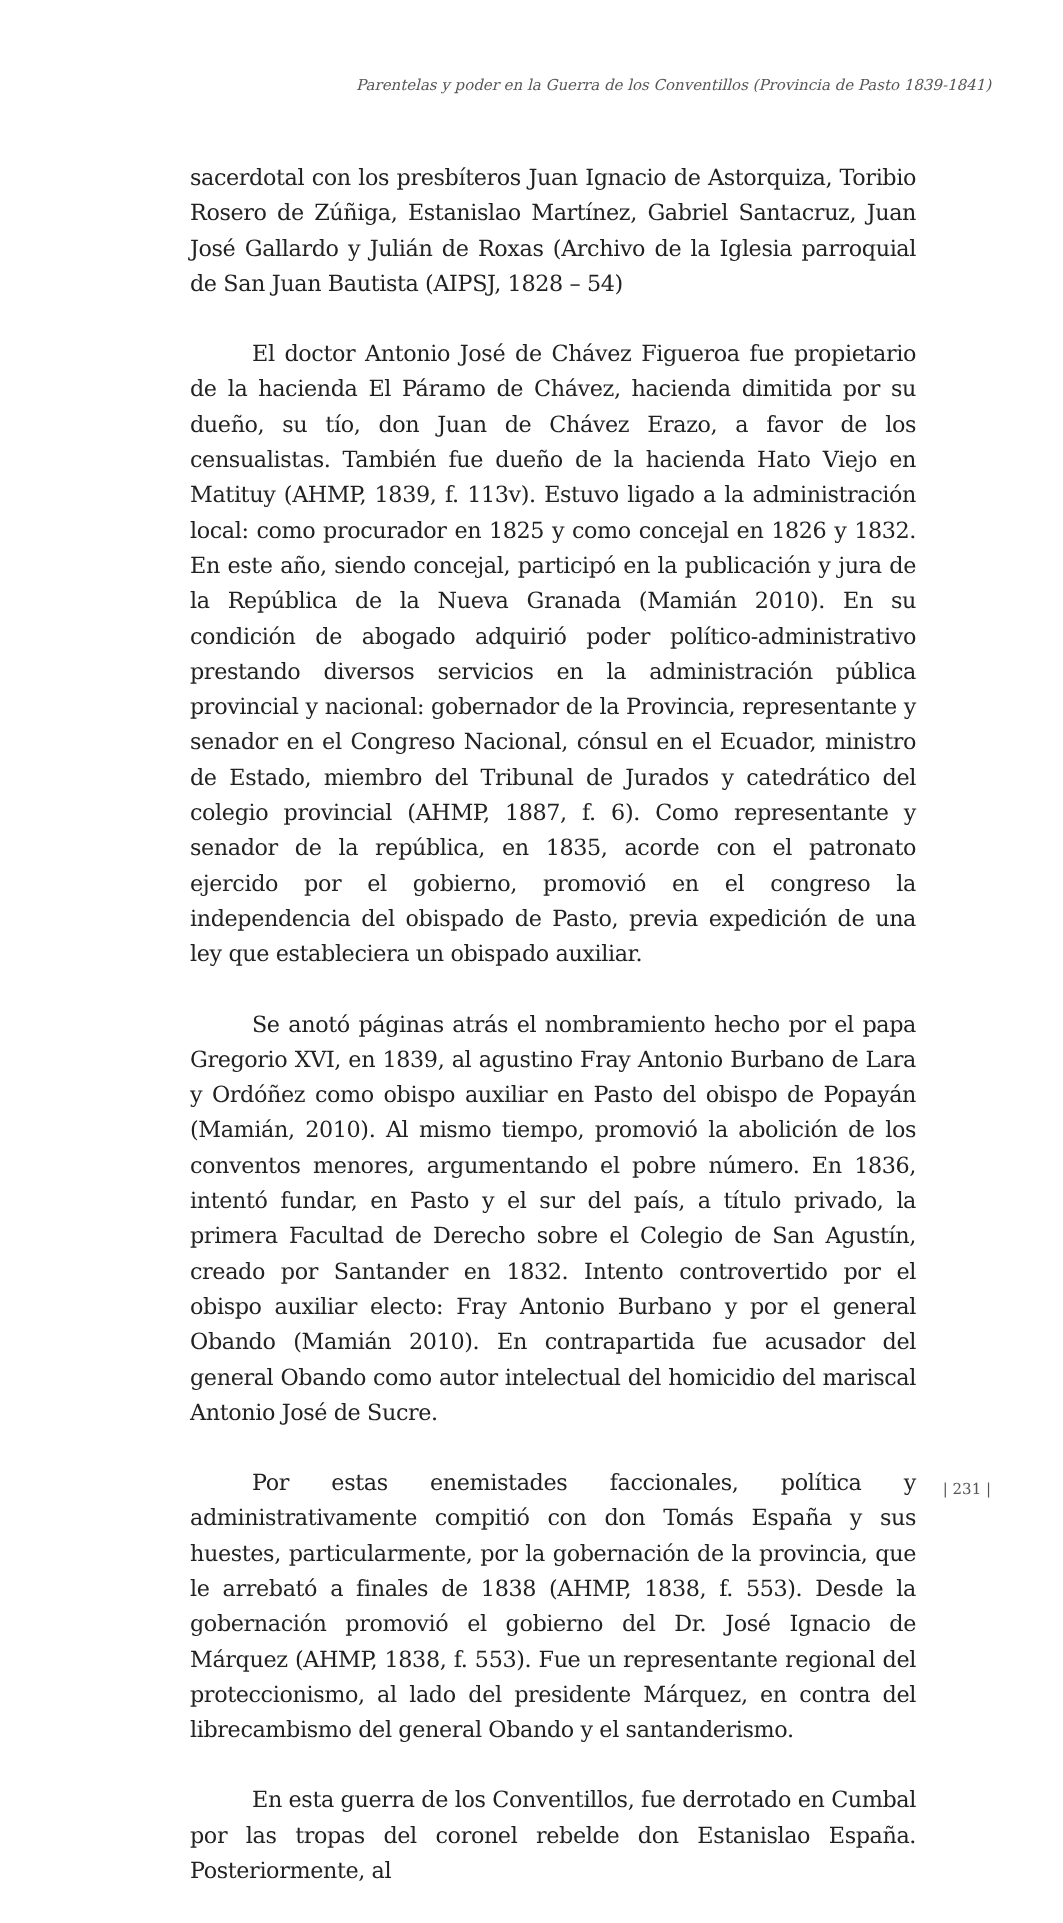Parentelas y poder en la Guerra de los Conventillos (Provincia de Pasto 1839-1841)
sacerdotal con los presbíteros Juan Ignacio de Astorquiza, Toribio Rosero de Zúñiga, Estanislao Martínez, Gabriel Santacruz, Juan José Gallardo y Julián de Roxas (Archivo de la Iglesia parroquial de San Juan Bautista (AIPSJ, 1828 – 54)
El doctor Antonio José de Chávez Figueroa fue propietario de la hacienda El Páramo de Chávez, hacienda dimitida por su dueño, su tío, don Juan de Chávez Erazo, a favor de los censualistas. También fue dueño de la hacienda Hato Viejo en Matituy (AHMP, 1839, f. 113v). Estuvo ligado a la administración local: como procurador en 1825 y como concejal en 1826 y 1832. En este año, siendo concejal, participó en la publicación y jura de la República de la Nueva Granada (Mamián 2010). En su condición de abogado adquirió poder político-administrativo prestando diversos servicios en la administración pública provincial y nacional: gobernador de la Provincia, representante y senador en el Congreso Nacional, cónsul en el Ecuador, ministro de Estado, miembro del Tribunal de Jurados y catedrático del colegio provincial (AHMP, 1887, f. 6). Como representante y senador de la república, en 1835, acorde con el patronato ejercido por el gobierno, promovió en el congreso la independencia del obispado de Pasto, previa expedición de una ley que estableciera un obispado auxiliar.
Se anotó páginas atrás el nombramiento hecho por el papa Gregorio XVI, en 1839, al agustino Fray Antonio Burbano de Lara y Ordóñez como obispo auxiliar en Pasto del obispo de Popayán (Mamián, 2010). Al mismo tiempo, promovió la abolición de los conventos menores, argumentando el pobre número. En 1836, intentó fundar, en Pasto y el sur del país, a título privado, la primera Facultad de Derecho sobre el Colegio de San Agustín, creado por Santander en 1832. Intento controvertido por el obispo auxiliar electo: Fray Antonio Burbano y por el general Obando (Mamián 2010). En contrapartida fue acusador del general Obando como autor intelectual del homicidio del mariscal Antonio José de Sucre.
Por estas enemistades faccionales, política y administrativamente compitió con don Tomás España y sus huestes, particularmente, por la gobernación de la provincia, que le arrebató a finales de 1838 (AHMP, 1838, f. 553). Desde la gobernación promovió el gobierno del Dr. José Ignacio de Márquez (AHMP, 1838, f. 553). Fue un representante regional del proteccionismo, al lado del presidente Márquez, en contra del librecambismo del general Obando y el santanderismo.
En esta guerra de los Conventillos, fue derrotado en Cumbal por las tropas del coronel rebelde don Estanislao España. Posteriormente, al
| 231 |